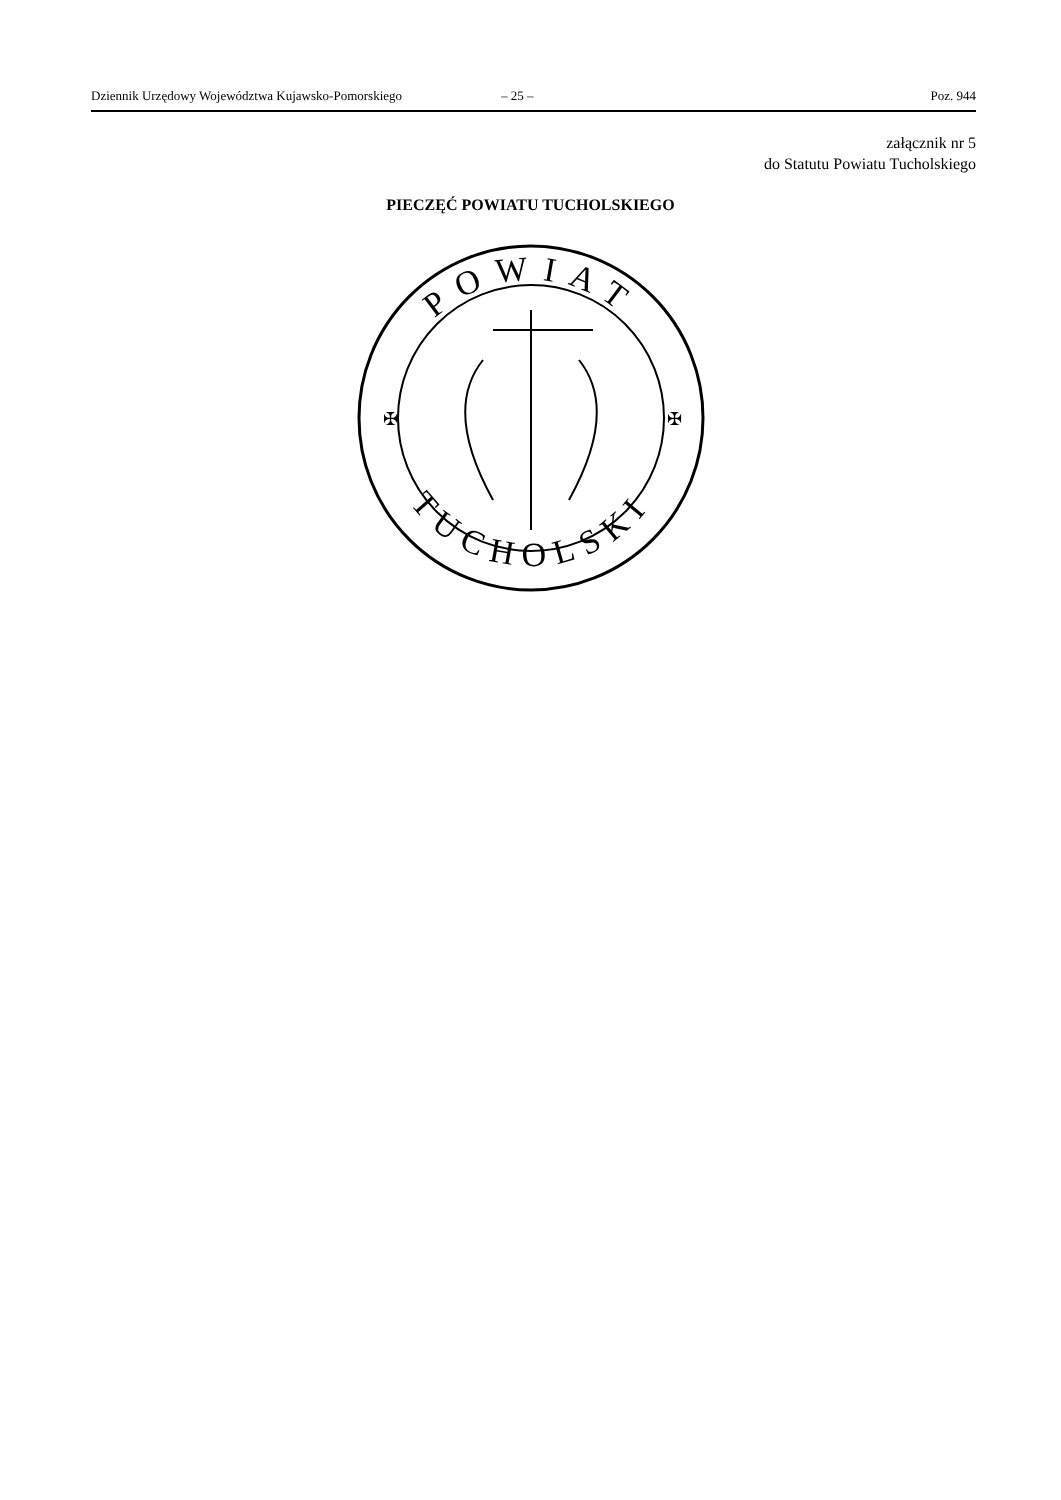Dziennik Urzędowy Województwa Kujawsko-Pomorskiego – 25 – Poz. 944
załącznik nr 5
do Statutu Powiatu Tucholskiego
PIECZĘĆ POWIATU TUCHOLSKIEGO
POWIAT
TUCHOLSKI
✠
✠